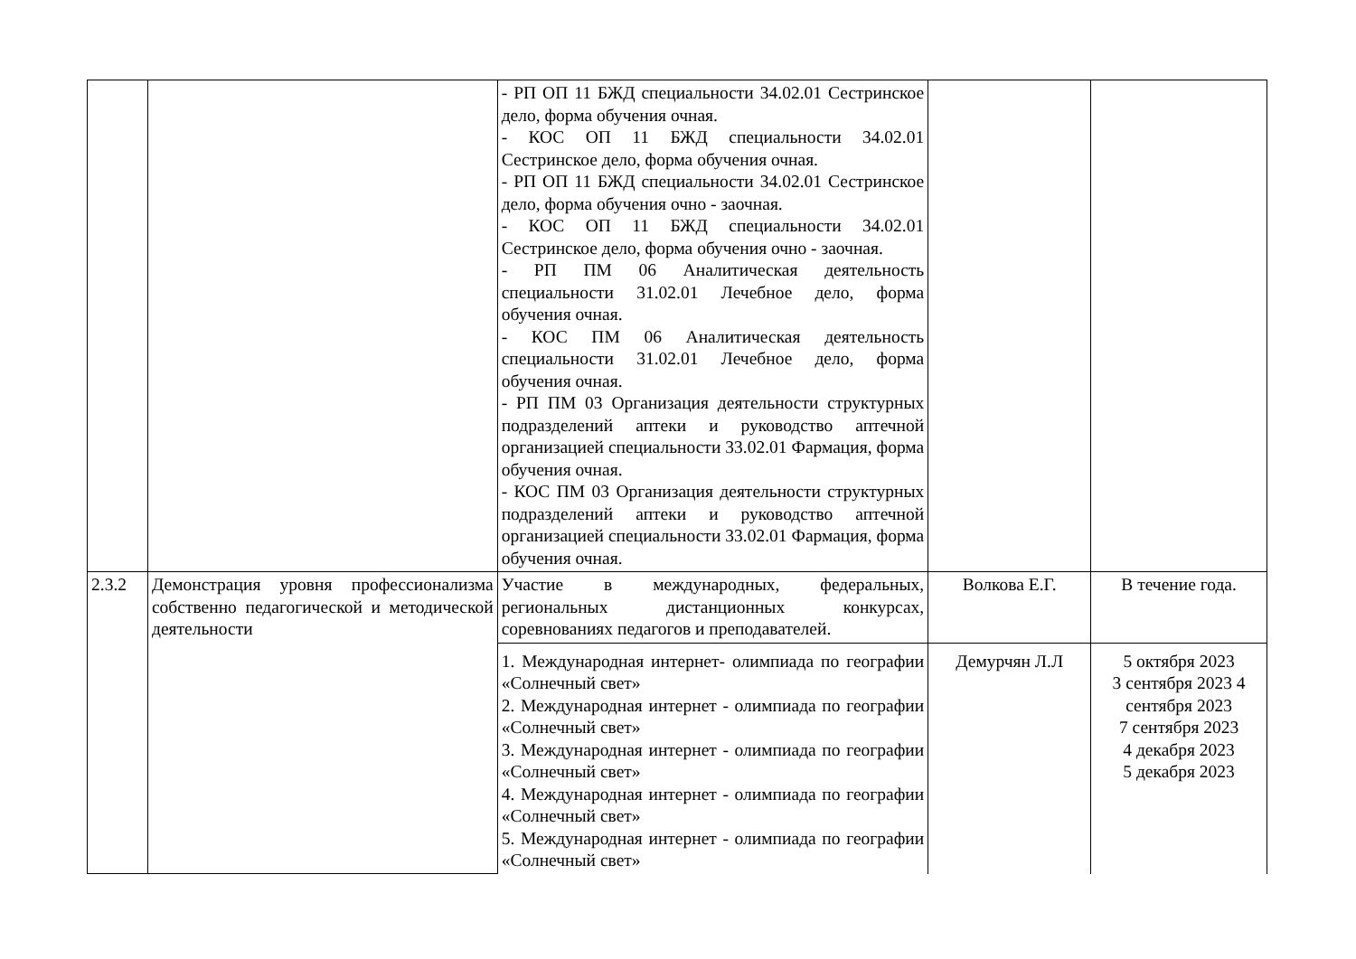| | | - РП ОП 11 БЖД специальности 34.02.01 Сестринское дело, форма обучения очная. - КОС ОП 11 БЖД специальности 34.02.01 Сестринское дело, форма обучения очная. - РП ОП 11 БЖД специальности 34.02.01 Сестринское дело, форма обучения очно - заочная. - КОС ОП 11 БЖД специальности 34.02.01 Сестринское дело, форма обучения очно - заочная. - РП ПМ 06 Аналитическая деятельность специальности 31.02.01 Лечебное дело, форма обучения очная. - КОС ПМ 06 Аналитическая деятельность специальности 31.02.01 Лечебное дело, форма обучения очная. - РП ПМ 03 Организация деятельности структурных подразделений аптеки и руководство аптечной организацией специальности 33.02.01 Фармация, форма обучения очная. - КОС ПМ 03 Организация деятельности структурных подразделений аптеки и руководство аптечной организацией специальности 33.02.01 Фармация, форма обучения очная. | | |
| 2.3.2 | Демонстрация уровня профессионализма собственно педагогической и методической деятельности | Участие в международных, федеральных, региональных дистанционных конкурсах, соревнованиях педагогов и преподавателей. | Волкова Е.Г. | В течение года. |
| | | 1. Международная интернет- олимпиада по географии «Солнечный свет» 2. Международная интернет - олимпиада по географии «Солнечный свет» 3. Международная интернет - олимпиада по географии «Солнечный свет» 4. Международная интернет - олимпиада по географии «Солнечный свет» 5. Международная интернет - олимпиада по географии «Солнечный свет» | Демурчян Л.Л | 5 октября 2023 3 сентября 2023 4 сентября 2023 7 сентября 2023 4 декабря 2023 5 декабря 2023 |